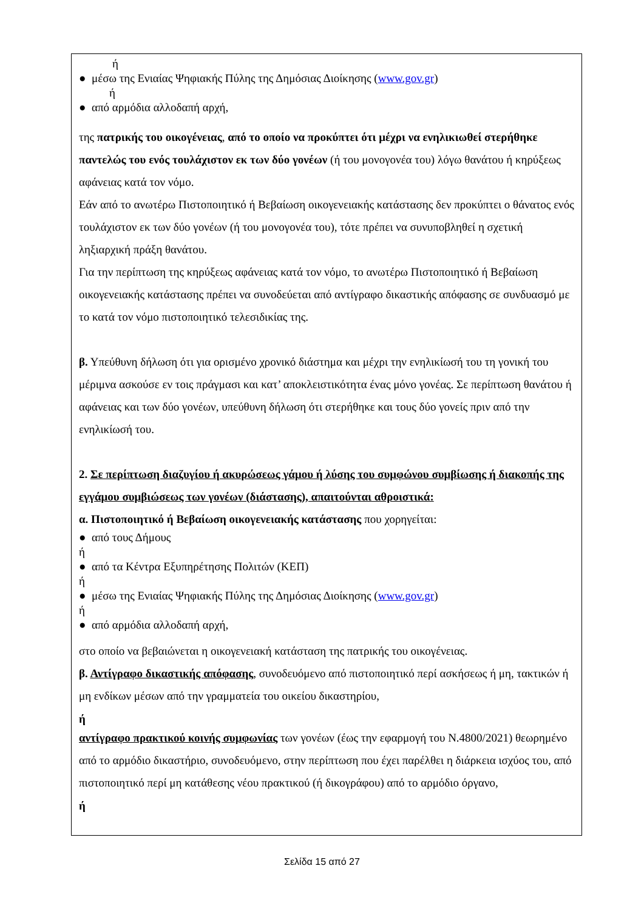ή
● μέσω της Ενιαίας Ψηφιακής Πύλης της Δημόσιας Διοίκησης (www.gov.gr)
ή
● από αρμόδια αλλοδαπή αρχή,
της πατρικής του οικογένειας, από το οποίο να προκύπτει ότι μέχρι να ενηλικιωθεί στερήθηκε παντελώς του ενός τουλάχιστον εκ των δύο γονέων (ή του μονογονέα του) λόγω θανάτου ή κηρύξεως αφάνειας κατά τον νόμο.
Εάν από το ανωτέρω Πιστοποιητικό ή Βεβαίωση οικογενειακής κατάστασης δεν προκύπτει ο θάνατος ενός τουλάχιστον εκ των δύο γονέων (ή του μονογονέα του), τότε πρέπει να συνυποβληθεί η σχετική ληξιαρχική πράξη θανάτου.
Για την περίπτωση της κηρύξεως αφάνειας κατά τον νόμο, το ανωτέρω Πιστοποιητικό ή Βεβαίωση οικογενειακής κατάστασης πρέπει να συνοδεύεται από αντίγραφο δικαστικής απόφασης σε συνδυασμό με το κατά τον νόμο πιστοποιητικό τελεσιδικίας της.
β. Υπεύθυνη δήλωση ότι για ορισμένο χρονικό διάστημα και μέχρι την ενηλικίωσή του τη γονική του μέριμνα ασκούσε εν τοις πράγμασι και κατ’ αποκλειστικότητα ένας μόνο γονέας. Σε περίπτωση θανάτου ή αφάνειας και των δύο γονέων, υπεύθυνη δήλωση ότι στερήθηκε και τους δύο γονείς πριν από την ενηλικίωσή του.
2. Σε περίπτωση διαζυγίου ή ακυρώσεως γάμου ή λύσης του συμφώνου συμβίωσης ή διακοπής της εγγάμου συμβιώσεως των γονέων (διάστασης), απαιτούνται αθροιστικά:
α. Πιστοποιητικό ή Βεβαίωση οικογενειακής κατάστασης που χορηγείται:
● από τους Δήμους
ή
● από τα Κέντρα Εξυπηρέτησης Πολιτών (ΚΕΠ)
ή
● μέσω της Ενιαίας Ψηφιακής Πύλης της Δημόσιας Διοίκησης (www.gov.gr)
ή
● από αρμόδια αλλοδαπή αρχή,
στο οποίο να βεβαιώνεται η οικογενειακή κατάσταση της πατρικής του οικογένειας.
β. Αντίγραφο δικαστικής απόφασης, συνοδευόμενο από πιστοποιητικό περί ασκήσεως ή μη, τακτικών ή μη ενδίκων μέσων από την γραμματεία του οικείου δικαστηρίου,
ή
αντίγραφο πρακτικού κοινής συμφωνίας των γονέων (έως την εφαρμογή του Ν.4800/2021) θεωρημένο από το αρμόδιο δικαστήριο, συνοδευόμενο, στην περίπτωση που έχει παρέλθει η διάρκεια ισχύος του, από πιστοποιητικό περί μη κατάθεσης νέου πρακτικού (ή δικογράφου) από το αρμόδιο όργανο,
ή
Σελίδα 15 από 27